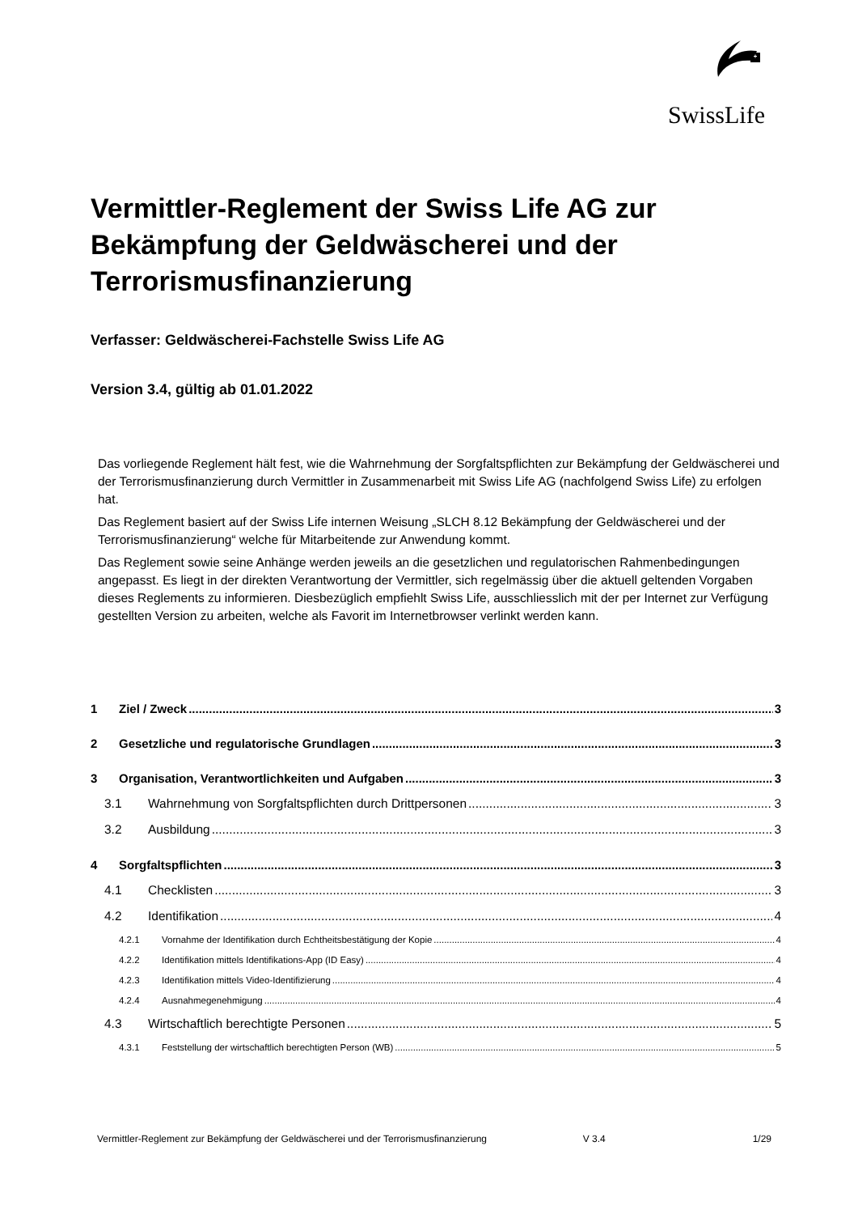SwissLife
Vermittler-Reglement der Swiss Life AG zur Bekämpfung der Geldwäscherei und der Terrorismusfinanzierung
Verfasser: Geldwäscherei-Fachstelle Swiss Life AG
Version 3.4, gültig ab 01.01.2022
Das vorliegende Reglement hält fest, wie die Wahrnehmung der Sorgfaltspflichten zur Bekämpfung der Geldwäscherei und der Terrorismusfinanzierung durch Vermittler in Zusammenarbeit mit Swiss Life AG (nachfolgend Swiss Life) zu erfolgen hat.
Das Reglement basiert auf der Swiss Life internen Weisung „SLCH 8.12 Bekämpfung der Geldwäscherei und der Terrorismusfinanzierung“ welche für Mitarbeitende zur Anwendung kommt.
Das Reglement sowie seine Anhänge werden jeweils an die gesetzlichen und regulatorischen Rahmenbedingungen angepasst. Es liegt in der direkten Verantwortung der Vermittler, sich regelmässig über die aktuell geltenden Vorgaben dieses Reglements zu informieren. Diesbezüglich empfiehlt Swiss Life, ausschliesslich mit der per Internet zur Verfügung gestellten Version zu arbeiten, welche als Favorit im Internetbrowser verlinkt werden kann.
1 Ziel / Zweck 3
2 Gesetzliche und regulatorische Grundlagen 3
3 Organisation, Verantwortlichkeiten und Aufgaben 3
3.1 Wahrnehmung von Sorgfaltspflichten durch Drittpersonen 3
3.2 Ausbildung 3
4 Sorgfaltspflichten 3
4.1 Checklisten 3
4.2 Identifikation 4
4.2.1 Vornahme der Identifikation durch Echtheitsbestätigung der Kopie 4
4.2.2 Identifikation mittels Identifikations-App (ID Easy) 4
4.2.3 Identifikation mittels Video-Identifizierung 4
4.2.4 Ausnahmegenehmigung 4
4.3 Wirtschaftlich berechtigte Personen 5
4.3.1 Feststellung der wirtschaftlich berechtigten Person (WB) 5
Vermittler-Reglement zur Bekämpfung der Geldwäscherei und der Terrorismusfinanzierung V 3.4 1/29